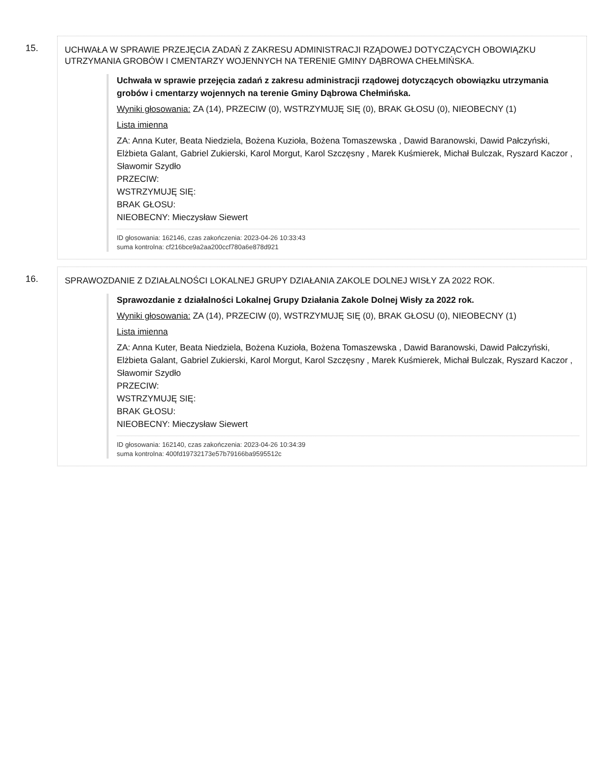15.
UCHWAŁA W SPRAWIE PRZEJĘCIA ZADAŃ Z ZAKRESU ADMINISTRACJI RZĄDOWEJ DOTYCZĄCYCH OBOWIĄZKU UTRZYMANIA GROBÓW I CMENTARZY WOJENNYCH NA TERENIE GMINY DĄBROWA CHEŁMIŃSKA.
Uchwała w sprawie przejęcia zadań z zakresu administracji rządowej dotyczących obowiązku utrzymania grobów i cmentarzy wojennych na terenie Gminy Dąbrowa Chełmińska.
Wyniki głosowania: ZA (14), PRZECIW (0), WSTRZYMUJĘ SIĘ (0), BRAK GŁOSU (0), NIEOBECNY (1)
Lista imienna
ZA: Anna Kuter, Beata Niedziela, Bożena Kuzioła, Bożena Tomaszewska , Dawid Baranowski, Dawid Pałczyński, Elżbieta Galant, Gabriel Zukierski, Karol Morgut, Karol Szczęsny , Marek Kuśmierek, Michał Bulczak, Ryszard Kaczor , Sławomir Szydło
PRZECIW:
WSTRZYMUJĘ SIĘ:
BRAK GŁOSU:
NIEOBECNY: Mieczysław Siewert
ID głosowania: 162146, czas zakończenia: 2023-04-26 10:33:43
suma kontrolna: cf216bce9a2aa200ccf780a6e878d921
16.
SPRAWOZDANIE Z DZIAŁALNOŚCI LOKALNEJ GRUPY DZIAŁANIA ZAKOLE DOLNEJ WISŁY ZA 2022 ROK.
Sprawozdanie z działalności Lokalnej Grupy Działania Zakole Dolnej Wisły za 2022 rok.
Wyniki głosowania: ZA (14), PRZECIW (0), WSTRZYMUJĘ SIĘ (0), BRAK GŁOSU (0), NIEOBECNY (1)
Lista imienna
ZA: Anna Kuter, Beata Niedziela, Bożena Kuzioła, Bożena Tomaszewska , Dawid Baranowski, Dawid Pałczyński, Elżbieta Galant, Gabriel Zukierski, Karol Morgut, Karol Szczęsny , Marek Kuśmierek, Michał Bulczak, Ryszard Kaczor , Sławomir Szydło
PRZECIW:
WSTRZYMUJĘ SIĘ:
BRAK GŁOSU:
NIEOBECNY: Mieczysław Siewert
ID głosowania: 162140, czas zakończenia: 2023-04-26 10:34:39
suma kontrolna: 400fd19732173e57b79166ba9595512c